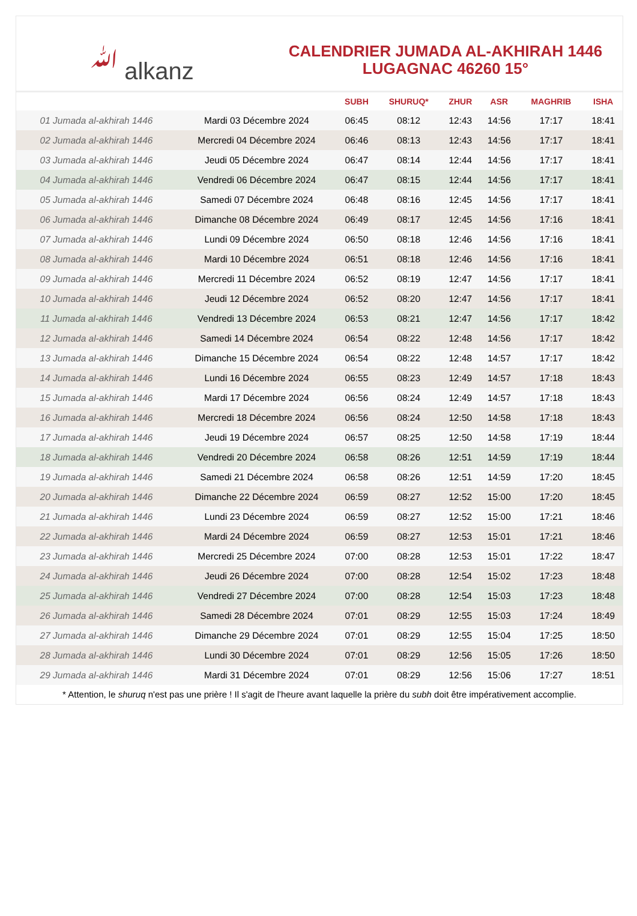ﷲ alkanz
CALENDRIER JUMADA AL-AKHIRAH 1446
LUGAGNAC 46260 15°
| | | SUBH | SHURUQ* | ZHUR | ASR | MAGHRIB | ISHA |
| --- | --- | --- | --- | --- | --- | --- | --- |
| 01 Jumada al-akhirah 1446 | Mardi 03 Décembre 2024 | 06:45 | 08:12 | 12:43 | 14:56 | 17:17 | 18:41 |
| 02 Jumada al-akhirah 1446 | Mercredi 04 Décembre 2024 | 06:46 | 08:13 | 12:43 | 14:56 | 17:17 | 18:41 |
| 03 Jumada al-akhirah 1446 | Jeudi 05 Décembre 2024 | 06:47 | 08:14 | 12:44 | 14:56 | 17:17 | 18:41 |
| 04 Jumada al-akhirah 1446 | Vendredi 06 Décembre 2024 | 06:47 | 08:15 | 12:44 | 14:56 | 17:17 | 18:41 |
| 05 Jumada al-akhirah 1446 | Samedi 07 Décembre 2024 | 06:48 | 08:16 | 12:45 | 14:56 | 17:17 | 18:41 |
| 06 Jumada al-akhirah 1446 | Dimanche 08 Décembre 2024 | 06:49 | 08:17 | 12:45 | 14:56 | 17:16 | 18:41 |
| 07 Jumada al-akhirah 1446 | Lundi 09 Décembre 2024 | 06:50 | 08:18 | 12:46 | 14:56 | 17:16 | 18:41 |
| 08 Jumada al-akhirah 1446 | Mardi 10 Décembre 2024 | 06:51 | 08:18 | 12:46 | 14:56 | 17:16 | 18:41 |
| 09 Jumada al-akhirah 1446 | Mercredi 11 Décembre 2024 | 06:52 | 08:19 | 12:47 | 14:56 | 17:17 | 18:41 |
| 10 Jumada al-akhirah 1446 | Jeudi 12 Décembre 2024 | 06:52 | 08:20 | 12:47 | 14:56 | 17:17 | 18:41 |
| 11 Jumada al-akhirah 1446 | Vendredi 13 Décembre 2024 | 06:53 | 08:21 | 12:47 | 14:56 | 17:17 | 18:42 |
| 12 Jumada al-akhirah 1446 | Samedi 14 Décembre 2024 | 06:54 | 08:22 | 12:48 | 14:56 | 17:17 | 18:42 |
| 13 Jumada al-akhirah 1446 | Dimanche 15 Décembre 2024 | 06:54 | 08:22 | 12:48 | 14:57 | 17:17 | 18:42 |
| 14 Jumada al-akhirah 1446 | Lundi 16 Décembre 2024 | 06:55 | 08:23 | 12:49 | 14:57 | 17:18 | 18:43 |
| 15 Jumada al-akhirah 1446 | Mardi 17 Décembre 2024 | 06:56 | 08:24 | 12:49 | 14:57 | 17:18 | 18:43 |
| 16 Jumada al-akhirah 1446 | Mercredi 18 Décembre 2024 | 06:56 | 08:24 | 12:50 | 14:58 | 17:18 | 18:43 |
| 17 Jumada al-akhirah 1446 | Jeudi 19 Décembre 2024 | 06:57 | 08:25 | 12:50 | 14:58 | 17:19 | 18:44 |
| 18 Jumada al-akhirah 1446 | Vendredi 20 Décembre 2024 | 06:58 | 08:26 | 12:51 | 14:59 | 17:19 | 18:44 |
| 19 Jumada al-akhirah 1446 | Samedi 21 Décembre 2024 | 06:58 | 08:26 | 12:51 | 14:59 | 17:20 | 18:45 |
| 20 Jumada al-akhirah 1446 | Dimanche 22 Décembre 2024 | 06:59 | 08:27 | 12:52 | 15:00 | 17:20 | 18:45 |
| 21 Jumada al-akhirah 1446 | Lundi 23 Décembre 2024 | 06:59 | 08:27 | 12:52 | 15:00 | 17:21 | 18:46 |
| 22 Jumada al-akhirah 1446 | Mardi 24 Décembre 2024 | 06:59 | 08:27 | 12:53 | 15:01 | 17:21 | 18:46 |
| 23 Jumada al-akhirah 1446 | Mercredi 25 Décembre 2024 | 07:00 | 08:28 | 12:53 | 15:01 | 17:22 | 18:47 |
| 24 Jumada al-akhirah 1446 | Jeudi 26 Décembre 2024 | 07:00 | 08:28 | 12:54 | 15:02 | 17:23 | 18:48 |
| 25 Jumada al-akhirah 1446 | Vendredi 27 Décembre 2024 | 07:00 | 08:28 | 12:54 | 15:03 | 17:23 | 18:48 |
| 26 Jumada al-akhirah 1446 | Samedi 28 Décembre 2024 | 07:01 | 08:29 | 12:55 | 15:03 | 17:24 | 18:49 |
| 27 Jumada al-akhirah 1446 | Dimanche 29 Décembre 2024 | 07:01 | 08:29 | 12:55 | 15:04 | 17:25 | 18:50 |
| 28 Jumada al-akhirah 1446 | Lundi 30 Décembre 2024 | 07:01 | 08:29 | 12:56 | 15:05 | 17:26 | 18:50 |
| 29 Jumada al-akhirah 1446 | Mardi 31 Décembre 2024 | 07:01 | 08:29 | 12:56 | 15:06 | 17:27 | 18:51 |
* Attention, le shuruq n'est pas une prière ! Il s'agit de l'heure avant laquelle la prière du subh doit être impérativement accomplie.